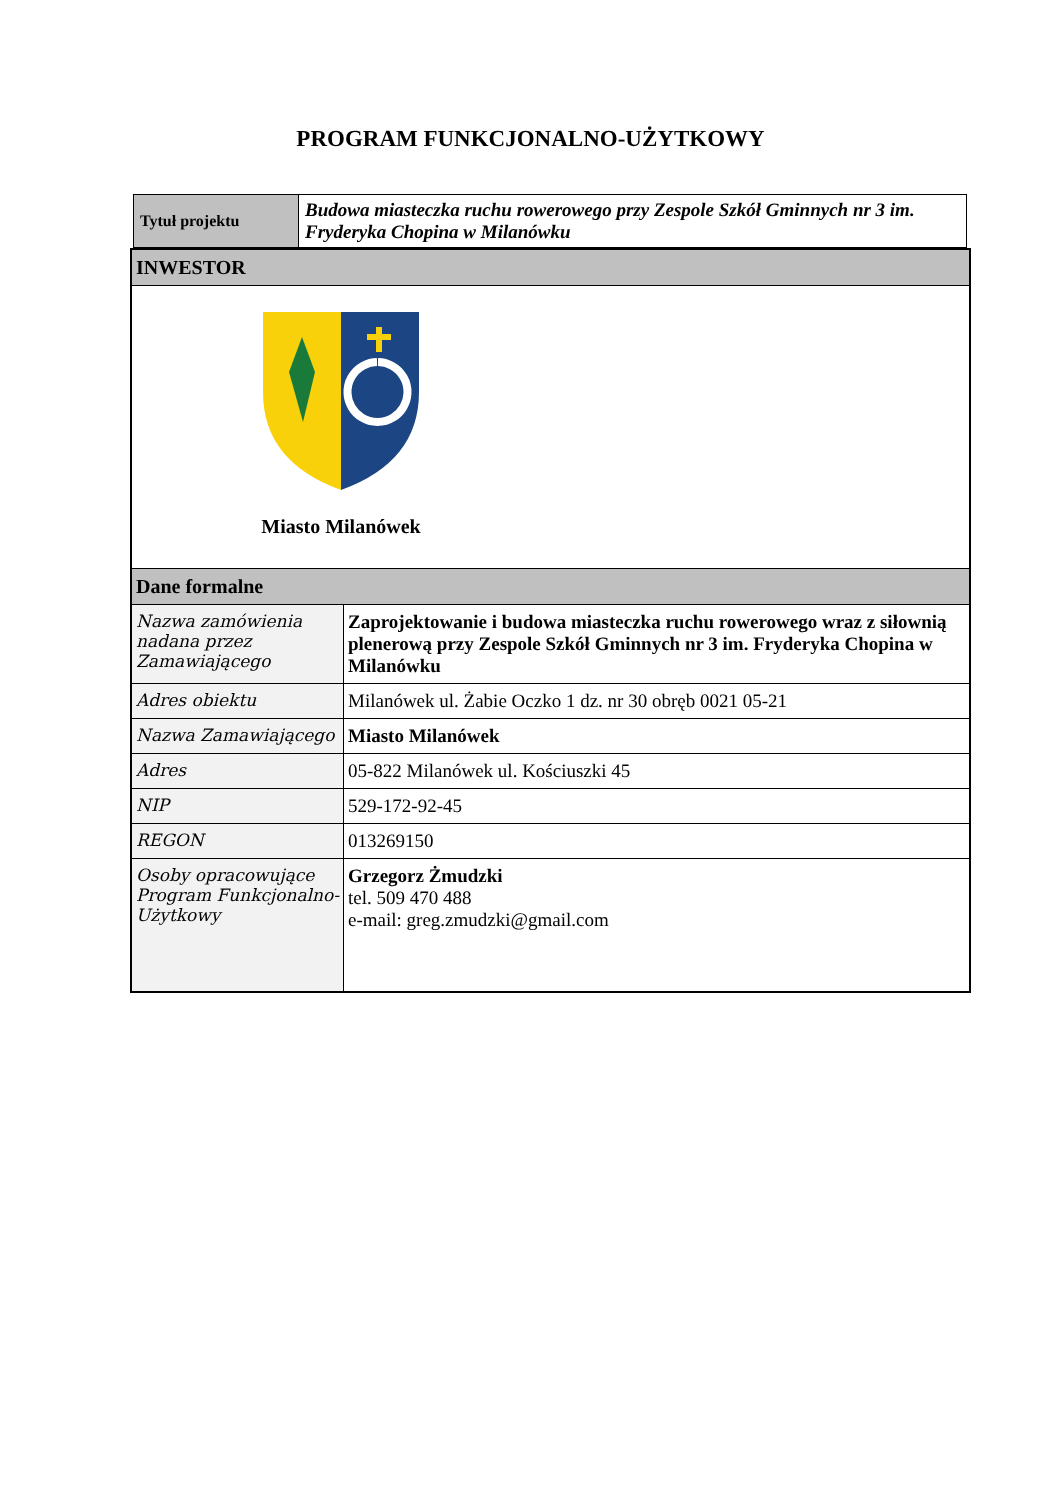PROGRAM FUNKCJONALNO-UŻYTKOWY
| Tytuł projektu | Budowa miasteczka ruchu rowerowego przy Zespole Szkół Gminnych nr 3 im. Fryderyka Chopina w Milanówku |
| INWESTOR | |
| Miasto Milanówek | |
| Dane formalne | |
| Nazwa zamówienia nadana przez Zamawiającego | Zaprojektowanie i budowa miasteczka ruchu rowerowego wraz z siłownią plenerową przy Zespole Szkół Gminnych nr 3 im. Fryderyka Chopina w Milanówku |
| Adres obiektu | Milanówek ul. Żabie Oczko 1 dz. nr 30 obręb 0021 05-21 |
| Nazwa Zamawiającego | Miasto Milanówek |
| Adres | 05-822 Milanówek ul. Kościuszki 45 |
| NIP | 529-172-92-45 |
| REGON | 013269150 |
| Osoby opracowujące Program Funkcjonalno-Użytkowy | Grzegorz Żmudzki tel. 509 470 488 e-mail: greg.zmudzki@gmail.com |